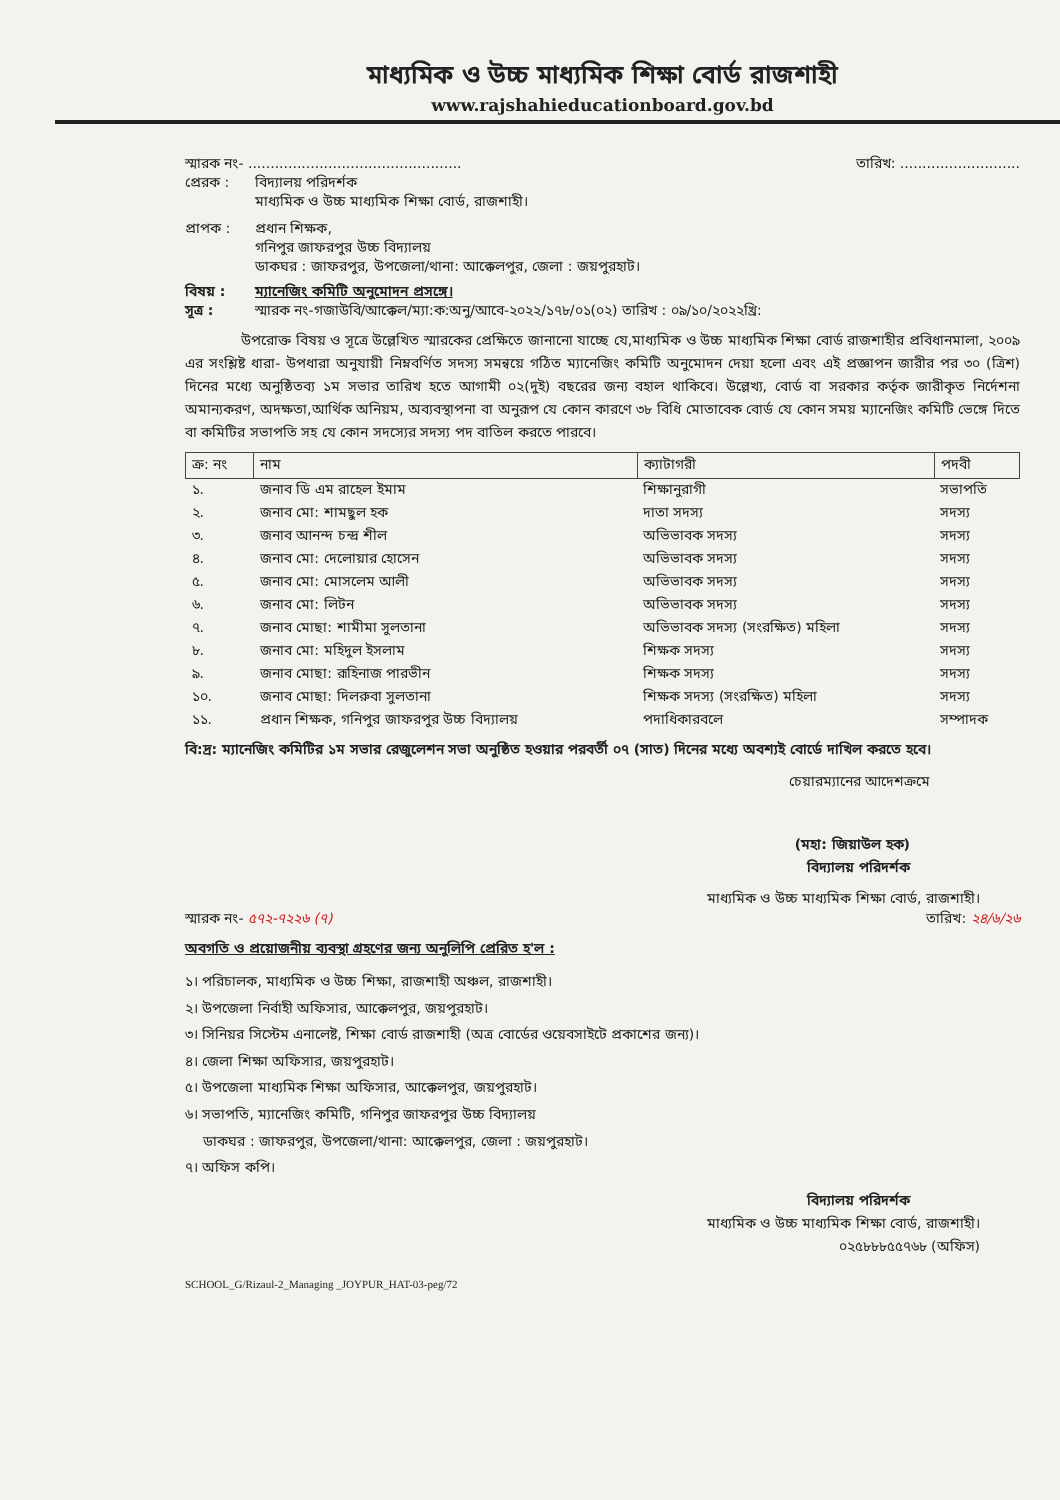মাধ্যমিক ও উচ্চ মাধ্যমিক শিক্ষা বোর্ড রাজশাহী
www.rajshahieducationboard.gov.bd
স্মারক নং- ................................................ তারিখ: ...........................
প্রেরক : বিদ্যালয় পরিদর্শক
মাধ্যমিক ও উচ্চ মাধ্যমিক শিক্ষা বোর্ড, রাজশাহী।
প্রাপক : প্রধান শিক্ষক,
গনিপুর জাফরপুর উচ্চ বিদ্যালয়
ডাকঘর : জাফরপুর, উপজেলা/থানা: আক্কেলপুর, জেলা : জয়পুরহাট।
বিষয় : ম্যানেজিং কমিটি অনুমোদন প্রসঙ্গে।
সূত্র : স্মারক নং-গজাউবি/আক্কেল/ম্যা:ক:অনু/আবে-২০২২/১৭৮/০১(০২) তারিখ : ০৯/১০/২০২২খ্রি:
    উপরোক্ত বিষয় ও সূত্রে উল্লেখিত স্মারকের প্রেক্ষিতে জানানো যাচ্ছে যে,মাধ্যমিক ও উচ্চ মাধ্যমিক শিক্ষা বোর্ড রাজশাহীর প্রবিধানমালা, ২০০৯ এর সংশ্লিষ্ট ধারা- উপধারা অনুযায়ী নিম্নবর্ণিত সদস্য সমন্বয়ে গঠিত ম্যানেজিং কমিটি অনুমোদন দেয়া হলো এবং এই প্রজ্ঞাপন জারীর পর ৩০ (ত্রিশ) দিনের মধ্যে অনুষ্ঠিতব্য ১ম সভার তারিখ হতে আগামী ০২(দুই) বছরের জন্য বহাল থাকিবে। উল্লেখ্য, বোর্ড বা সরকার কর্তৃক জারীকৃত নির্দেশনা অমান্যকরণ, অদক্ষতা,আর্থিক অনিয়ম, অব্যবস্থাপনা বা অনুরূপ যে কোন কারণে ৩৮ বিধি মোতাবেক বোর্ড যে কোন সময় ম্যানেজিং কমিটি ভেঙ্গে দিতে বা কমিটির সভাপতি সহ যে কোন সদস্যের সদস্য পদ বাতিল করতে পারবে।
| ক্র: নং | নাম | ক্যাটাগরী | পদবী |
| --- | --- | --- | --- |
| ১. | জনাব ডি এম রাহেল ইমাম | শিক্ষানুরাগী | সভাপতি |
| ২. | জনাব মো: শামছুল হক | দাতা সদস্য | সদস্য |
| ৩. | জনাব আনন্দ চন্দ্র শীল | অভিভাবক সদস্য | সদস্য |
| ৪. | জনাব মো: দেলোয়ার হোসেন | অভিভাবক সদস্য | সদস্য |
| ৫. | জনাব মো: মোসলেম আলী | অভিভাবক সদস্য | সদস্য |
| ৬. | জনাব মো: লিটন | অভিভাবক সদস্য | সদস্য |
| ৭. | জনাব মোছা: শামীমা সুলতানা | অভিভাবক সদস্য (সংরক্ষিত) মহিলা | সদস্য |
| ৮. | জনাব মো: মহিদুল ইসলাম | শিক্ষক সদস্য | সদস্য |
| ৯. | জনাব মোছা: রূহিনাজ পারভীন | শিক্ষক সদস্য | সদস্য |
| ১০. | জনাব মোছা: দিলরুবা সুলতানা | শিক্ষক সদস্য (সংরক্ষিত) মহিলা | সদস্য |
| ১১. | প্রধান শিক্ষক, গনিপুর জাফরপুর উচ্চ বিদ্যালয় | পদাধিকারবলে | সম্পাদক |
বি:দ্র: ম্যানেজিং কমিটির ১ম সভার রেজুলেশন সভা অনুষ্ঠিত হওয়ার পরবর্তী ০৭ (সাত) দিনের মধ্যে অবশ্যই বোর্ডে দাখিল করতে হবে।
চেয়ারম্যানের আদেশক্রমে
(মহা: জিয়াউল হক)
বিদ্যালয় পরিদর্শক
মাধ্যমিক ও উচ্চ মাধ্যমিক শিক্ষা বোর্ড, রাজশাহী।
স্মারক নং- ৫৭২-৭২২৬ (৭) তারিখ: ২৪/৬/২৬
অবগতি ও প্রয়োজনীয় ব্যবস্থা গ্রহণের জন্য অনুলিপি প্রেরিত হ'ল :
১। পরিচালক, মাধ্যমিক ও উচ্চ শিক্ষা, রাজশাহী অঞ্চল, রাজশাহী।
২। উপজেলা নির্বাহী অফিসার, আক্কেলপুর, জয়পুরহাট।
৩। সিনিয়র সিস্টেম এনালেষ্ট, শিক্ষা বোর্ড রাজশাহী (অত্র বোর্ডের ওয়েবসাইটে প্রকাশের জন্য)।
৪। জেলা শিক্ষা অফিসার, জয়পুরহাট।
৫। উপজেলা মাধ্যমিক শিক্ষা অফিসার, আক্কেলপুর, জয়পুরহাট।
৬। সভাপতি, ম্যানেজিং কমিটি, গনিপুর জাফরপুর উচ্চ বিদ্যালয়
  ডাকঘর : জাফরপুর, উপজেলা/থানা: আক্কেলপুর, জেলা : জয়পুরহাট।
৭। অফিস কপি।
বিদ্যালয় পরিদর্শক
মাধ্যমিক ও উচ্চ মাধ্যমিক শিক্ষা বোর্ড, রাজশাহী।
০২৫৮৮৮৫৫৭৬৮ (অফিস)
SCHOOL_G/Rizaul-2_Managing _JOYPUR_HAT-03-peg/72